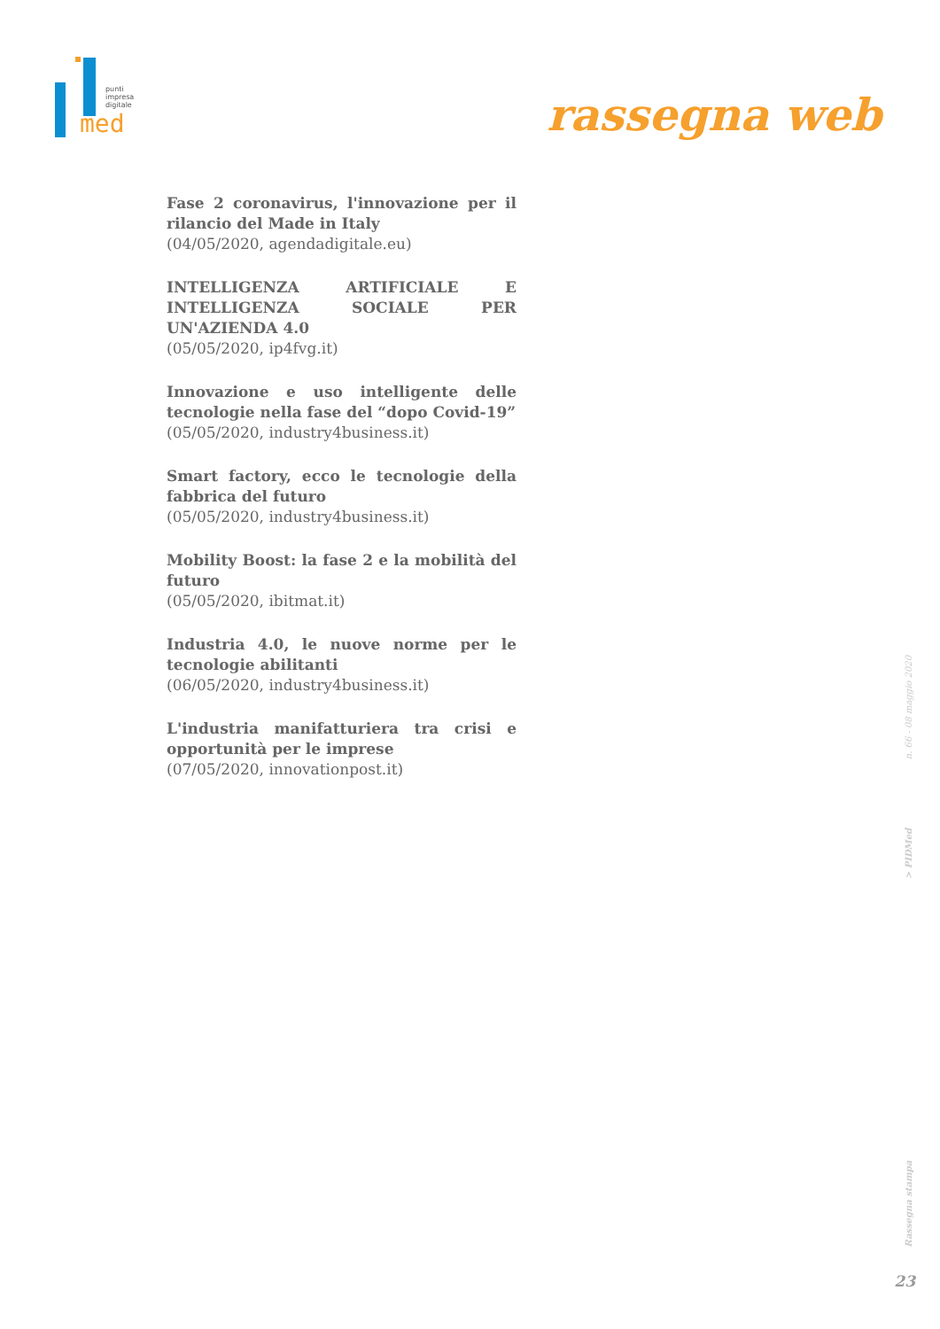punti
impresa
digitale
med
rassegna web
Fase 2 coronavirus, l'innovazione per il rilancio del Made in Italy
(04/05/2020, agendadigitale.eu)
INTELLIGENZA ARTIFICIALE E INTELLIGENZA SOCIALE PER UN'AZIENDA 4.0
(05/05/2020, ip4fvg.it)
Innovazione e uso intelligente delle tecnologie nella fase del “dopo Covid-19”
(05/05/2020, industry4business.it)
Smart factory, ecco le tecnologie della fabbrica del futuro
(05/05/2020, industry4business.it)
Mobility Boost: la fase 2 e la mobilità del futuro
(05/05/2020, ibitmat.it)
Industria 4.0, le nuove norme per le tecnologie abilitanti
(06/05/2020, industry4business.it)
L'industria manifatturiera tra crisi e opportunità per le imprese
(07/05/2020, innovationpost.it)
n. 66 - 08 maggio 2020
> PIDMed
Rassegna stampa
23